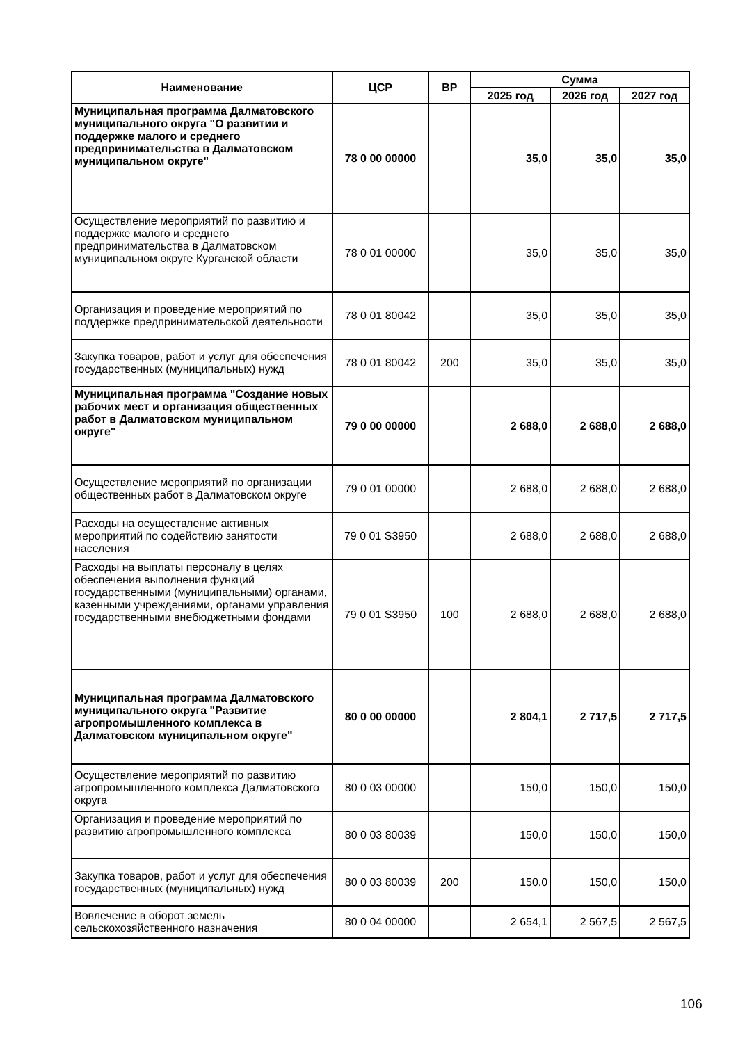| Наименование | ЦСР | ВР | Сумма | | |
| --- | --- | --- | --- | --- | --- |
| | | | 2025 год | 2026 год | 2027 год |
| Муниципальная программа Далматовского муниципального округа "О развитии и поддержке малого и среднего предпринимательства в Далматовском муниципальном округе" | 78 0 00 00000 | | 35,0 | 35,0 | 35,0 |
| Осуществление мероприятий по развитию и поддержке малого и среднего предпринимательства в Далматовском муниципальном округе Курганской области | 78 0 01 00000 | | 35,0 | 35,0 | 35,0 |
| Организация и проведение мероприятий по поддержке предпринимательской деятельности | 78 0 01 80042 | | 35,0 | 35,0 | 35,0 |
| Закупка товаров, работ и услуг для обеспечения государственных (муниципальных) нужд | 78 0 01 80042 | 200 | 35,0 | 35,0 | 35,0 |
| Муниципальная программа "Создание новых рабочих мест и организация общественных работ в Далматовском муниципальном округе" | 79 0 00 00000 | | 2 688,0 | 2 688,0 | 2 688,0 |
| Осуществление мероприятий по организации общественных работ в Далматовском округе | 79 0 01 00000 | | 2 688,0 | 2 688,0 | 2 688,0 |
| Расходы на осуществление активных мероприятий по содействию занятости населения | 79 0 01 S3950 | | 2 688,0 | 2 688,0 | 2 688,0 |
| Расходы на выплаты персоналу в целях обеспечения выполнения функций государственными (муниципальными) органами, казенными учреждениями, органами управления государственными внебюджетными фондами | 79 0 01 S3950 | 100 | 2 688,0 | 2 688,0 | 2 688,0 |
| Муниципальная программа Далматовского муниципального округа "Развитие агропромышленного комплекса в Далматовском муниципальном округе" | 80 0 00 00000 | | 2 804,1 | 2 717,5 | 2 717,5 |
| Осуществление мероприятий по развитию агропромышленного комплекса Далматовского округа | 80 0 03 00000 | | 150,0 | 150,0 | 150,0 |
| Организация и проведение мероприятий по развитию агропромышленного комплекса | 80 0 03 80039 | | 150,0 | 150,0 | 150,0 |
| Закупка товаров, работ и услуг для обеспечения государственных (муниципальных) нужд | 80 0 03 80039 | 200 | 150,0 | 150,0 | 150,0 |
| Вовлечение в оборот земель сельскохозяйственного назначения | 80 0 04 00000 | | 2 654,1 | 2 567,5 | 2 567,5 |
106